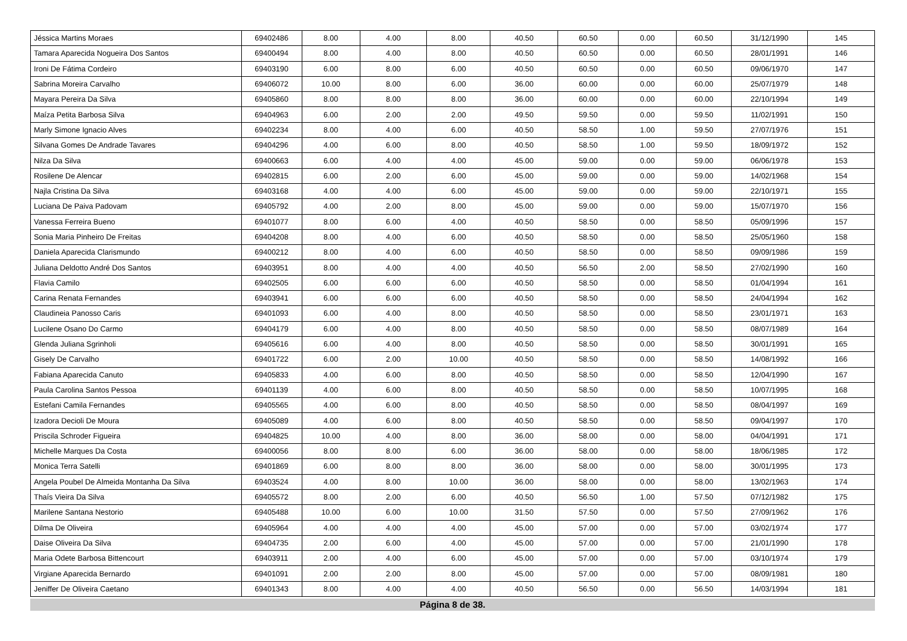| Jéssica Martins Moraes | 69402486 | 8.00 | 4.00 | 8.00 | 40.50 | 60.50 | 0.00 | 60.50 | 31/12/1990 | 145 |
| Tamara Aparecida Nogueira Dos Santos | 69400494 | 8.00 | 4.00 | 8.00 | 40.50 | 60.50 | 0.00 | 60.50 | 28/01/1991 | 146 |
| Ironi De Fátima Cordeiro | 69403190 | 6.00 | 8.00 | 6.00 | 40.50 | 60.50 | 0.00 | 60.50 | 09/06/1970 | 147 |
| Sabrina Moreira Carvalho | 69406072 | 10.00 | 8.00 | 6.00 | 36.00 | 60.00 | 0.00 | 60.00 | 25/07/1979 | 148 |
| Mayara Pereira Da Silva | 69405860 | 8.00 | 8.00 | 8.00 | 36.00 | 60.00 | 0.00 | 60.00 | 22/10/1994 | 149 |
| Maíza Petita Barbosa Silva | 69404963 | 6.00 | 2.00 | 2.00 | 49.50 | 59.50 | 0.00 | 59.50 | 11/02/1991 | 150 |
| Marly Simone Ignacio Alves | 69402234 | 8.00 | 4.00 | 6.00 | 40.50 | 58.50 | 1.00 | 59.50 | 27/07/1976 | 151 |
| Silvana Gomes De Andrade Tavares | 69404296 | 4.00 | 6.00 | 8.00 | 40.50 | 58.50 | 1.00 | 59.50 | 18/09/1972 | 152 |
| Nilza Da Silva | 69400663 | 6.00 | 4.00 | 4.00 | 45.00 | 59.00 | 0.00 | 59.00 | 06/06/1978 | 153 |
| Rosilene De Alencar | 69402815 | 6.00 | 2.00 | 6.00 | 45.00 | 59.00 | 0.00 | 59.00 | 14/02/1968 | 154 |
| Najla Cristina Da Silva | 69403168 | 4.00 | 4.00 | 6.00 | 45.00 | 59.00 | 0.00 | 59.00 | 22/10/1971 | 155 |
| Luciana De Paiva Padovam | 69405792 | 4.00 | 2.00 | 8.00 | 45.00 | 59.00 | 0.00 | 59.00 | 15/07/1970 | 156 |
| Vanessa Ferreira Bueno | 69401077 | 8.00 | 6.00 | 4.00 | 40.50 | 58.50 | 0.00 | 58.50 | 05/09/1996 | 157 |
| Sonia Maria Pinheiro De Freitas | 69404208 | 8.00 | 4.00 | 6.00 | 40.50 | 58.50 | 0.00 | 58.50 | 25/05/1960 | 158 |
| Daniela Aparecida Clarismundo | 69400212 | 8.00 | 4.00 | 6.00 | 40.50 | 58.50 | 0.00 | 58.50 | 09/09/1986 | 159 |
| Juliana Deldotto André Dos Santos | 69403951 | 8.00 | 4.00 | 4.00 | 40.50 | 56.50 | 2.00 | 58.50 | 27/02/1990 | 160 |
| Flavia Camilo | 69402505 | 6.00 | 6.00 | 6.00 | 40.50 | 58.50 | 0.00 | 58.50 | 01/04/1994 | 161 |
| Carina Renata Fernandes | 69403941 | 6.00 | 6.00 | 6.00 | 40.50 | 58.50 | 0.00 | 58.50 | 24/04/1994 | 162 |
| Claudineia Panosso Caris | 69401093 | 6.00 | 4.00 | 8.00 | 40.50 | 58.50 | 0.00 | 58.50 | 23/01/1971 | 163 |
| Lucilene Osano Do Carmo | 69404179 | 6.00 | 4.00 | 8.00 | 40.50 | 58.50 | 0.00 | 58.50 | 08/07/1989 | 164 |
| Glenda Juliana Sgrinholi | 69405616 | 6.00 | 4.00 | 8.00 | 40.50 | 58.50 | 0.00 | 58.50 | 30/01/1991 | 165 |
| Gisely De Carvalho | 69401722 | 6.00 | 2.00 | 10.00 | 40.50 | 58.50 | 0.00 | 58.50 | 14/08/1992 | 166 |
| Fabiana Aparecida Canuto | 69405833 | 4.00 | 6.00 | 8.00 | 40.50 | 58.50 | 0.00 | 58.50 | 12/04/1990 | 167 |
| Paula Carolina Santos Pessoa | 69401139 | 4.00 | 6.00 | 8.00 | 40.50 | 58.50 | 0.00 | 58.50 | 10/07/1995 | 168 |
| Estefani Camila Fernandes | 69405565 | 4.00 | 6.00 | 8.00 | 40.50 | 58.50 | 0.00 | 58.50 | 08/04/1997 | 169 |
| Izadora Decioli De Moura | 69405089 | 4.00 | 6.00 | 8.00 | 40.50 | 58.50 | 0.00 | 58.50 | 09/04/1997 | 170 |
| Priscila Schroder Figueira | 69404825 | 10.00 | 4.00 | 8.00 | 36.00 | 58.00 | 0.00 | 58.00 | 04/04/1991 | 171 |
| Michelle Marques Da Costa | 69400056 | 8.00 | 8.00 | 6.00 | 36.00 | 58.00 | 0.00 | 58.00 | 18/06/1985 | 172 |
| Monica Terra Satelli | 69401869 | 6.00 | 8.00 | 8.00 | 36.00 | 58.00 | 0.00 | 58.00 | 30/01/1995 | 173 |
| Angela Poubel De Almeida Montanha Da Silva | 69403524 | 4.00 | 8.00 | 10.00 | 36.00 | 58.00 | 0.00 | 58.00 | 13/02/1963 | 174 |
| Thaís Vieira Da Silva | 69405572 | 8.00 | 2.00 | 6.00 | 40.50 | 56.50 | 1.00 | 57.50 | 07/12/1982 | 175 |
| Marilene Santana Nestorio | 69405488 | 10.00 | 6.00 | 10.00 | 31.50 | 57.50 | 0.00 | 57.50 | 27/09/1962 | 176 |
| Dilma De Oliveira | 69405964 | 4.00 | 4.00 | 4.00 | 45.00 | 57.00 | 0.00 | 57.00 | 03/02/1974 | 177 |
| Daise Oliveira Da Silva | 69404735 | 2.00 | 6.00 | 4.00 | 45.00 | 57.00 | 0.00 | 57.00 | 21/01/1990 | 178 |
| Maria Odete Barbosa Bittencourt | 69403911 | 2.00 | 4.00 | 6.00 | 45.00 | 57.00 | 0.00 | 57.00 | 03/10/1974 | 179 |
| Virgiane Aparecida Bernardo | 69401091 | 2.00 | 2.00 | 8.00 | 45.00 | 57.00 | 0.00 | 57.00 | 08/09/1981 | 180 |
| Jeniffer De Oliveira Caetano | 69401343 | 8.00 | 4.00 | 4.00 | 40.50 | 56.50 | 0.00 | 56.50 | 14/03/1994 | 181 |
Página 8 de 38.